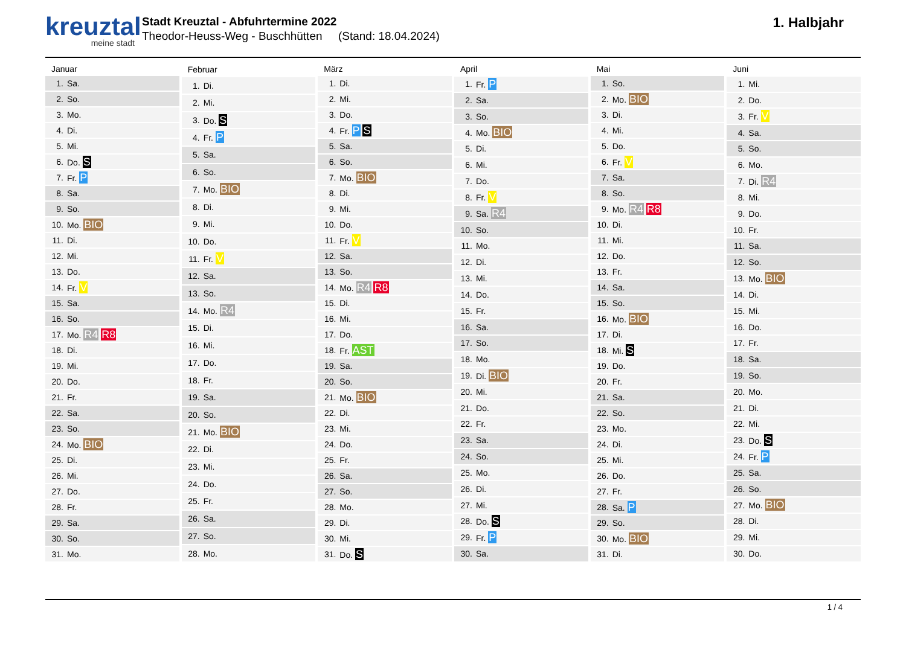kreuztal
meine stadt
Stadt Kreuztal - Abfuhrtermine 2022
Theodor-Heuss-Weg - Buschhütten (Stand: 18.04.2024)
1. Halbjahr
| Januar | |
| --- | --- |
| 1. | Sa. |
| 2. | So. |
| 3. | Mo. |
| 4. | Di. |
| 5. | Mi. |
| 6. | Do. S |
| 7. | Fr. P |
| 8. | Sa. |
| 9. | So. |
| 10. | Mo. BIO |
| 11. | Di. |
| 12. | Mi. |
| 13. | Do. |
| 14. | Fr. V |
| 15. | Sa. |
| 16. | So. |
| 17. | Mo. R4 R8 |
| 18. | Di. |
| 19. | Mi. |
| 20. | Do. |
| 21. | Fr. |
| 22. | Sa. |
| 23. | So. |
| 24. | Mo. BIO |
| 25. | Di. |
| 26. | Mi. |
| 27. | Do. |
| 28. | Fr. |
| 29. | Sa. |
| 30. | So. |
| 31. | Mo. |
| Februar | |
| --- | --- |
| 1. | Di. |
| 2. | Mi. |
| 3. | Do. S |
| 4. | Fr. P |
| 5. | Sa. |
| 6. | So. |
| 7. | Mo. BIO |
| 8. | Di. |
| 9. | Mi. |
| 10. | Do. |
| 11. | Fr. V |
| 12. | Sa. |
| 13. | So. |
| 14. | Mo. R4 |
| 15. | Di. |
| 16. | Mi. |
| 17. | Do. |
| 18. | Fr. |
| 19. | Sa. |
| 20. | So. |
| 21. | Mo. BIO |
| 22. | Di. |
| 23. | Mi. |
| 24. | Do. |
| 25. | Fr. |
| 26. | Sa. |
| 27. | So. |
| 28. | Mo. |
| März | |
| --- | --- |
| 1. | Di. |
| 2. | Mi. |
| 3. | Do. |
| 4. | Fr. P S |
| 5. | Sa. |
| 6. | So. |
| 7. | Mo. BIO |
| 8. | Di. |
| 9. | Mi. |
| 10. | Do. |
| 11. | Fr. V |
| 12. | Sa. |
| 13. | So. |
| 14. | Mo. R4 R8 |
| 15. | Di. |
| 16. | Mi. |
| 17. | Do. |
| 18. | Fr. AST |
| 19. | Sa. |
| 20. | So. |
| 21. | Mo. BIO |
| 22. | Di. |
| 23. | Mi. |
| 24. | Do. |
| 25. | Fr. |
| 26. | Sa. |
| 27. | So. |
| 28. | Mo. |
| 29. | Di. |
| 30. | Mi. |
| 31. | Do. S |
| April | |
| --- | --- |
| 1. | Fr. P |
| 2. | Sa. |
| 3. | So. |
| 4. | Mo. BIO |
| 5. | Di. |
| 6. | Mi. |
| 7. | Do. |
| 8. | Fr. V |
| 9. | Sa. R4 |
| 10. | So. |
| 11. | Mo. |
| 12. | Di. |
| 13. | Mi. |
| 14. | Do. |
| 15. | Fr. |
| 16. | Sa. |
| 17. | So. |
| 18. | Mo. |
| 19. | Di. BIO |
| 20. | Mi. |
| 21. | Do. |
| 22. | Fr. |
| 23. | Sa. |
| 24. | So. |
| 25. | Mo. |
| 26. | Di. |
| 27. | Mi. |
| 28. | Do. S |
| 29. | Fr. P |
| 30. | Sa. |
| Mai | |
| --- | --- |
| 1. | So. |
| 2. | Mo. BIO |
| 3. | Di. |
| 4. | Mi. |
| 5. | Do. |
| 6. | Fr. V |
| 7. | Sa. |
| 8. | So. |
| 9. | Mo. R4 R8 |
| 10. | Di. |
| 11. | Mi. |
| 12. | Do. |
| 13. | Fr. |
| 14. | Sa. |
| 15. | So. |
| 16. | Mo. BIO |
| 17. | Di. |
| 18. | Mi. S |
| 19. | Do. |
| 20. | Fr. |
| 21. | Sa. |
| 22. | So. |
| 23. | Mo. |
| 24. | Di. |
| 25. | Mi. |
| 26. | Do. |
| 27. | Fr. |
| 28. | Sa. P |
| 29. | So. |
| 30. | Mo. BIO |
| 31. | Di. |
| Juni | |
| --- | --- |
| 1. | Mi. |
| 2. | Do. |
| 3. | Fr. V |
| 4. | Sa. |
| 5. | So. |
| 6. | Mo. |
| 7. | Di. R4 |
| 8. | Mi. |
| 9. | Do. |
| 10. | Fr. |
| 11. | Sa. |
| 12. | So. |
| 13. | Mo. BIO |
| 14. | Di. |
| 15. | Mi. |
| 16. | Do. |
| 17. | Fr. |
| 18. | Sa. |
| 19. | So. |
| 20. | Mo. |
| 21. | Di. |
| 22. | Mi. |
| 23. | Do. S |
| 24. | Fr. P |
| 25. | Sa. |
| 26. | So. |
| 27. | Mo. BIO |
| 28. | Di. |
| 29. | Mi. |
| 30. | Do. |
1 / 4